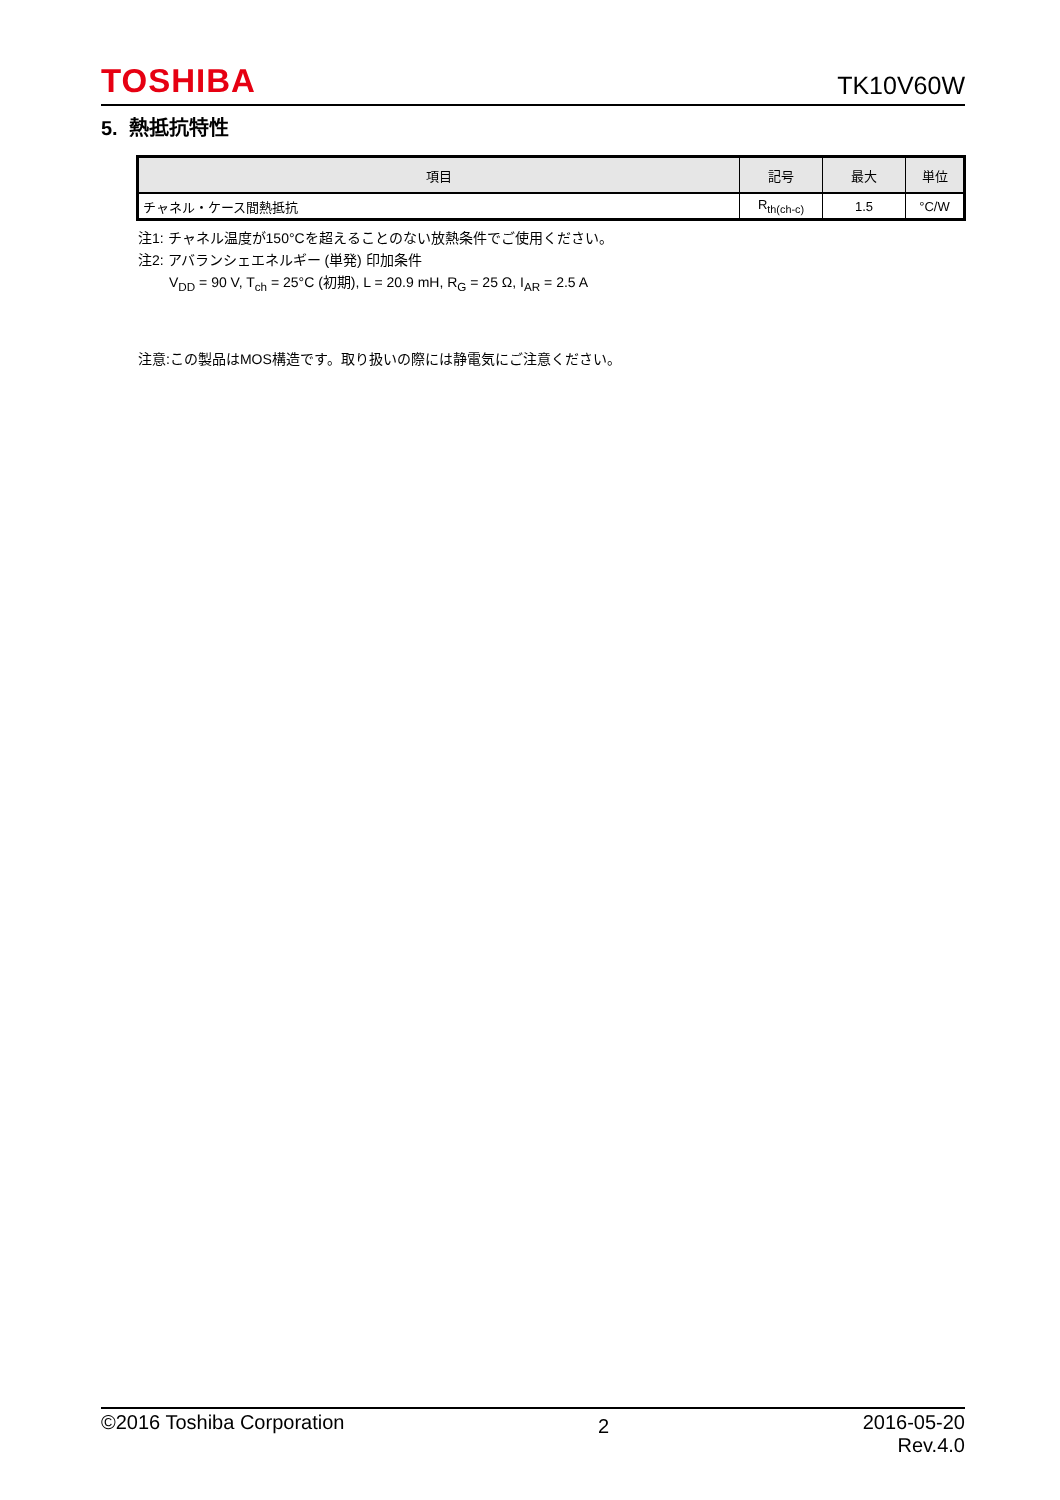TOSHIBA TK10V60W
5. 熱抵抗特性
| 項目 | 記号 | 最大 | 単位 |
| --- | --- | --- | --- |
| チャネル・ケース間熱抵抗 | R<sub>th(ch-c)</sub> | 1.5 | °C/W |
注1: チャネル温度が150°Cを超えることのない放熱条件でご使用ください。
注2: アバランシェエネルギー (単発) 印加条件
V<sub>DD</sub> = 90 V, T<sub>ch</sub> = 25°C (初期), L = 20.9 mH, R<sub>G</sub> = 25 Ω, I<sub>AR</sub> = 2.5 A
注意:この製品はMOS構造です。取り扱いの際には静電気にご注意ください。
©2016 Toshiba Corporation 2 2016-05-20
Rev.4.0